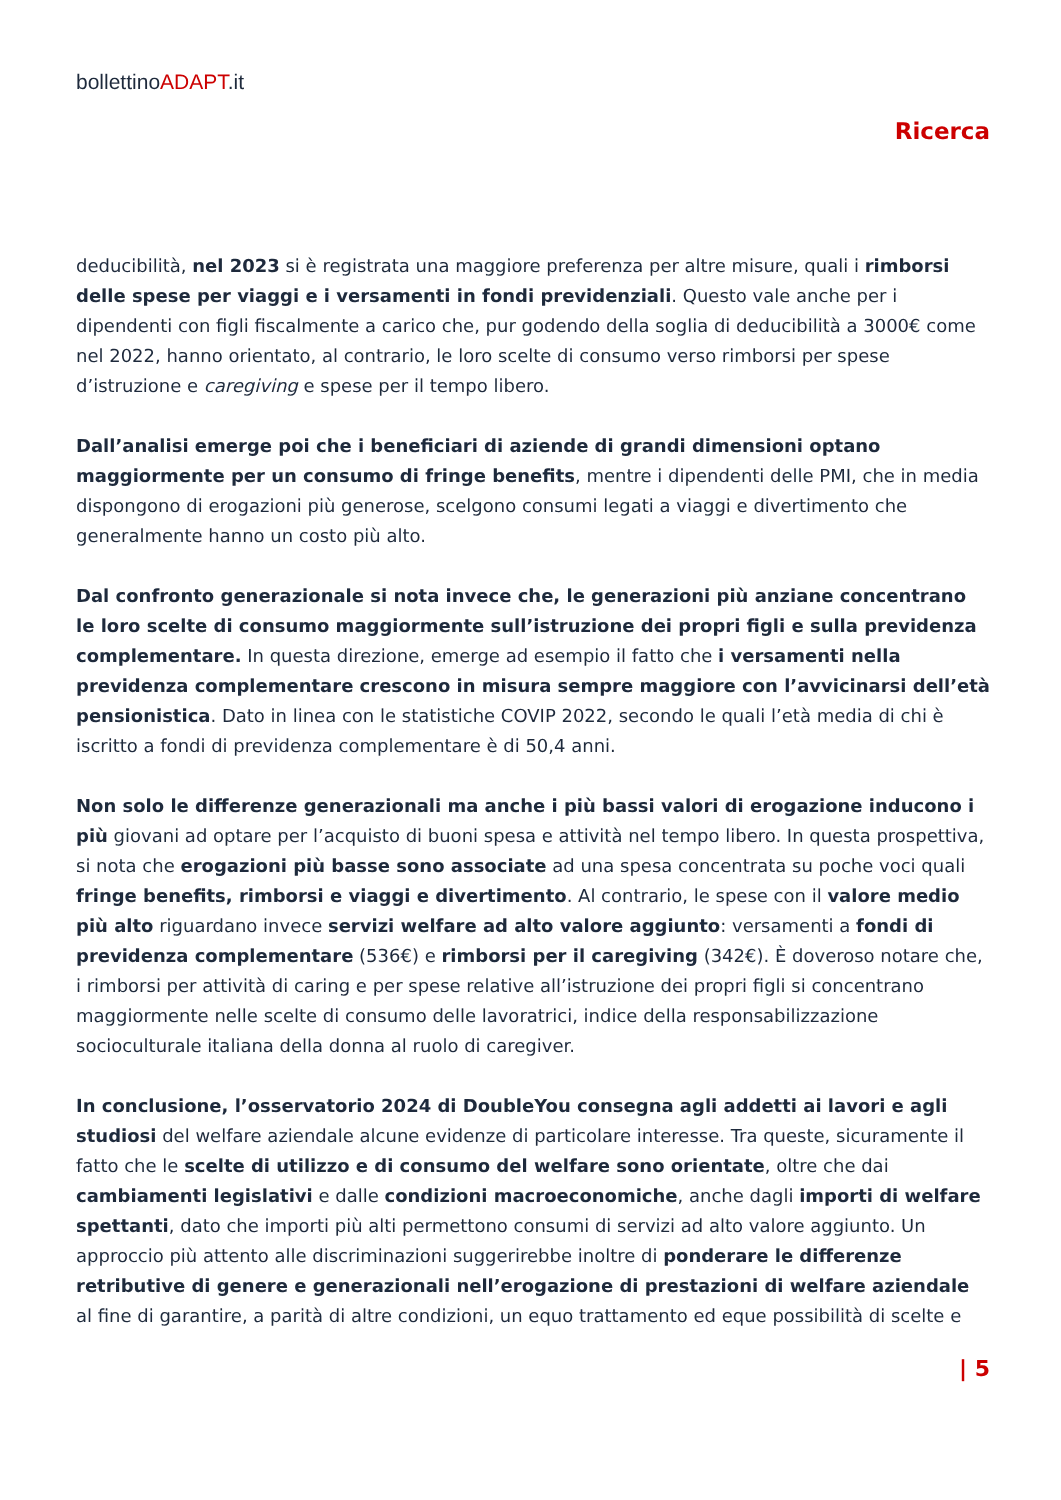bollettinoADAPT.it
Ricerca
deducibilità, nel 2023 si è registrata una maggiore preferenza per altre misure, quali i rimborsi delle spese per viaggi e i versamenti in fondi previdenziali. Questo vale anche per i dipendenti con figli fiscalmente a carico che, pur godendo della soglia di deducibilità a 3000€ come nel 2022, hanno orientato, al contrario, le loro scelte di consumo verso rimborsi per spese d’istruzione e caregiving e spese per il tempo libero.
Dall’analisi emerge poi che i beneficiari di aziende di grandi dimensioni optano maggiormente per un consumo di fringe benefits, mentre i dipendenti delle PMI, che in media dispongono di erogazioni più generose, scelgono consumi legati a viaggi e divertimento che generalmente hanno un costo più alto.
Dal confronto generazionale si nota invece che, le generazioni più anziane concentrano le loro scelte di consumo maggiormente sull’istruzione dei propri figli e sulla previdenza complementare. In questa direzione, emerge ad esempio il fatto che i versamenti nella previdenza complementare crescono in misura sempre maggiore con l’avvicinarsi dell’età pensionistica. Dato in linea con le statistiche COVIP 2022, secondo le quali l’età media di chi è iscritto a fondi di previdenza complementare è di 50,4 anni.
Non solo le differenze generazionali ma anche i più bassi valori di erogazione inducono i più giovani ad optare per l’acquisto di buoni spesa e attività nel tempo libero. In questa prospettiva, si nota che erogazioni più basse sono associate ad una spesa concentrata su poche voci quali fringe benefits, rimborsi e viaggi e divertimento. Al contrario, le spese con il valore medio più alto riguardano invece servizi welfare ad alto valore aggiunto: versamenti a fondi di previdenza complementare (536€) e rimborsi per il caregiving (342€). È doveroso notare che, i rimborsi per attività di caring e per spese relative all’istruzione dei propri figli si concentrano maggiormente nelle scelte di consumo delle lavoratrici, indice della responsabilizzazione socioculturale italiana della donna al ruolo di caregiver.
In conclusione, l’osservatorio 2024 di DoubleYou consegna agli addetti ai lavori e agli studiosi del welfare aziendale alcune evidenze di particolare interesse. Tra queste, sicuramente il fatto che le scelte di utilizzo e di consumo del welfare sono orientate, oltre che dai cambiamenti legislativi e dalle condizioni macroeconomiche, anche dagli importi di welfare spettanti, dato che importi più alti permettono consumi di servizi ad alto valore aggiunto. Un approccio più attento alle discriminazioni suggerirebbe inoltre di ponderare le differenze retributive di genere e generazionali nell’erogazione di prestazioni di welfare aziendale al fine di garantire, a parità di altre condizioni, un equo trattamento ed eque possibilità di scelte e
| 5